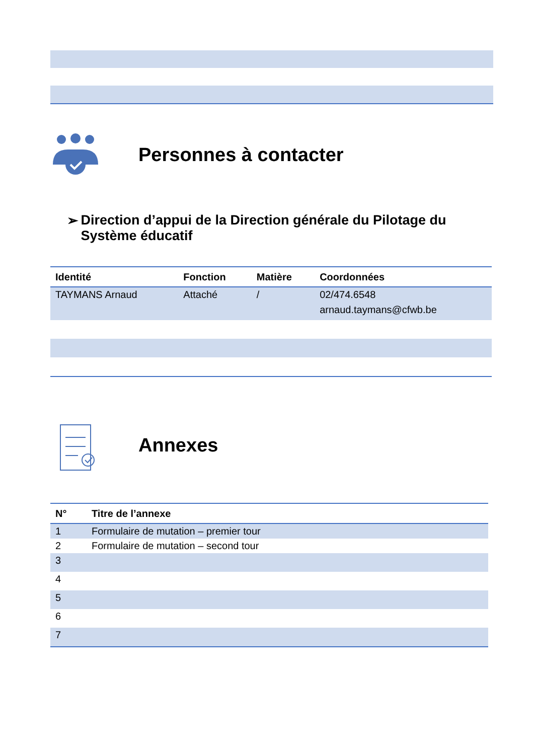Personnes à contacter
➢ Direction d’appui de la Direction générale du Pilotage du Système éducatif
| Identité | Fonction | Matière | Coordonnées |
| --- | --- | --- | --- |
| TAYMANS Arnaud | Attaché | / | 02/474.6548 arnaud.taymans@cfwb.be |
Annexes
| N° | Titre de l’annexe |
| --- | --- |
| 1 | Formulaire de mutation – premier tour |
| 2 | Formulaire de mutation – second tour |
| 3 | |
| 4 | |
| 5 | |
| 6 | |
| 7 | |